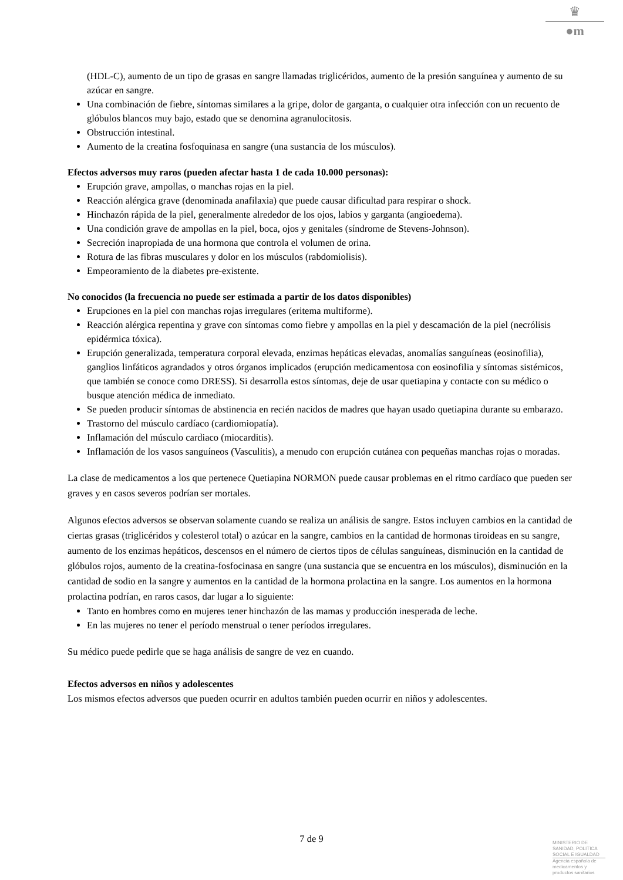♛
●m
(HDL-C), aumento de un tipo de grasas en sangre llamadas triglicéridos, aumento de la presión sanguínea y aumento de su azúcar en sangre.
Una combinación de fiebre, síntomas similares a la gripe, dolor de garganta, o cualquier otra infección con un recuento de glóbulos blancos muy bajo, estado que se denomina agranulocitosis.
Obstrucción intestinal.
Aumento de la creatina fosfoquinasa en sangre (una sustancia de los músculos).
Efectos adversos muy raros (pueden afectar hasta 1 de cada 10.000 personas):
Erupción grave, ampollas, o manchas rojas en la piel.
Reacción alérgica grave (denominada anafilaxia) que puede causar dificultad para respirar o shock.
Hinchazón rápida de la piel, generalmente alrededor de los ojos, labios y garganta (angioedema).
Una condición grave de ampollas en la piel, boca, ojos y genitales (síndrome de Stevens-Johnson).
Secreción inapropiada de una hormona que controla el volumen de orina.
Rotura de las fibras musculares y dolor en los músculos (rabdomiolisis).
Empeoramiento de la diabetes pre-existente.
No conocidos (la frecuencia no puede ser estimada a partir de los datos disponibles)
Erupciones en la piel con manchas rojas irregulares (eritema multiforme).
Reacción alérgica repentina y grave con síntomas como fiebre y ampollas en la piel y descamación de la piel (necrólisis epidérmica tóxica).
Erupción generalizada, temperatura corporal elevada, enzimas hepáticas elevadas, anomalías sanguíneas (eosinofilia), ganglios linfáticos agrandados y otros órganos implicados (erupción medicamentosa con eosinofilia y síntomas sistémicos, que también se conoce como DRESS). Si desarrolla estos síntomas, deje de usar quetiapina y contacte con su médico o busque atención médica de inmediato.
Se pueden producir síntomas de abstinencia en recién nacidos de madres que hayan usado quetiapina durante su embarazo.
Trastorno del músculo cardíaco (cardiomiopatía).
Inflamación del músculo cardiaco (miocarditis).
Inflamación de los vasos sanguíneos (Vasculitis), a menudo con erupción cutánea con pequeñas manchas rojas o moradas.
La clase de medicamentos a los que pertenece Quetiapina NORMON puede causar problemas en el ritmo cardíaco que pueden ser graves y en casos severos podrían ser mortales.
Algunos efectos adversos se observan solamente cuando se realiza un análisis de sangre. Estos incluyen cambios en la cantidad de ciertas grasas (triglicéridos y colesterol total) o azúcar en la sangre, cambios en la cantidad de hormonas tiroideas en su sangre, aumento de los enzimas hepáticos, descensos en el número de ciertos tipos de células sanguíneas, disminución en la cantidad de glóbulos rojos, aumento de la creatina-fosfocinasa en sangre (una sustancia que se encuentra en los músculos), disminución en la cantidad de sodio en la sangre y aumentos en la cantidad de la hormona prolactina en la sangre. Los aumentos en la hormona prolactina podrían, en raros casos, dar lugar a lo siguiente:
Tanto en hombres como en mujeres tener hinchazón de las mamas y producción inesperada de leche.
En las mujeres no tener el período menstrual o tener períodos irregulares.
Su médico puede pedirle que se haga análisis de sangre de vez en cuando.
Efectos adversos en niños y adolescentes
Los mismos efectos adversos que pueden ocurrir en adultos también pueden ocurrir en niños y adolescentes.
7 de 9
MINISTERIO DE SANIDAD, POLITICA SOCIAL E IGUALDAD
Agencia española de medicamentos y productos sanitarios